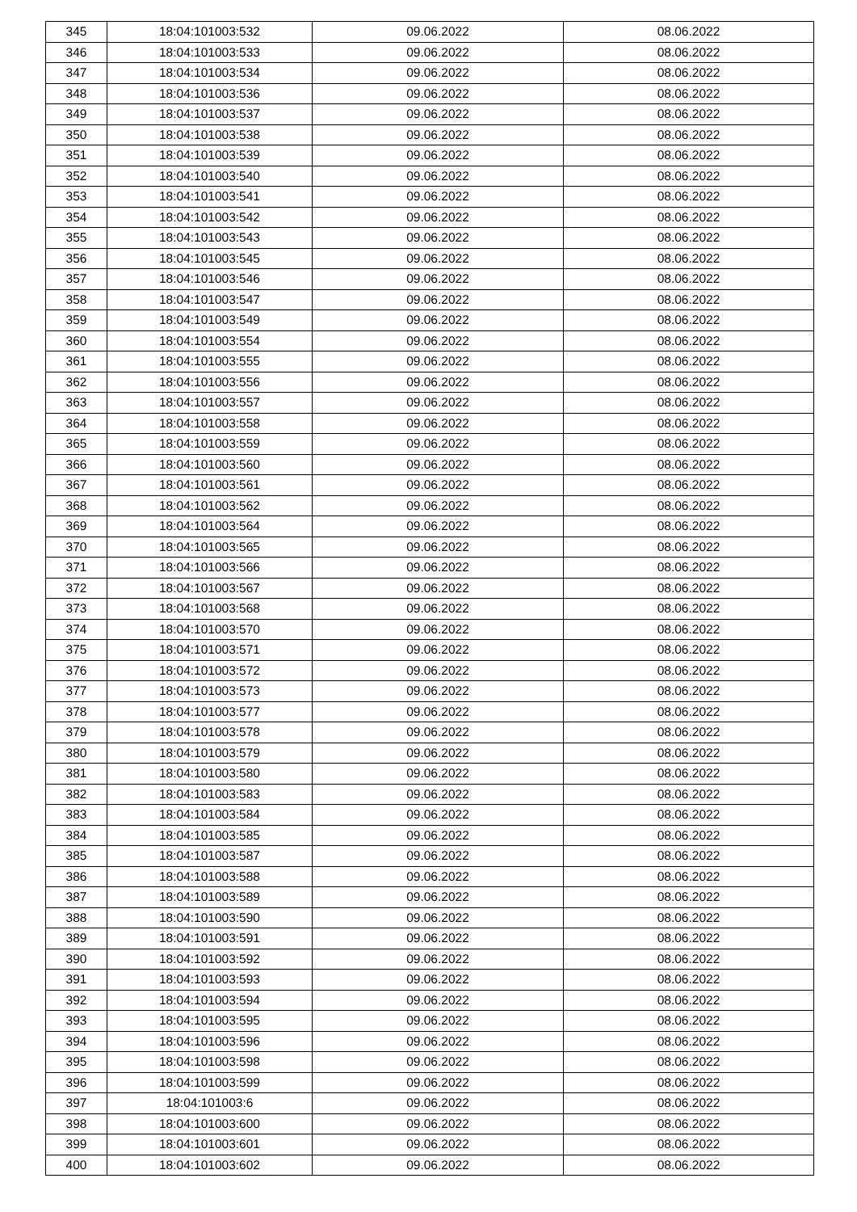| 345 | 18:04:101003:532 | 09.06.2022 | 08.06.2022 |
| 346 | 18:04:101003:533 | 09.06.2022 | 08.06.2022 |
| 347 | 18:04:101003:534 | 09.06.2022 | 08.06.2022 |
| 348 | 18:04:101003:536 | 09.06.2022 | 08.06.2022 |
| 349 | 18:04:101003:537 | 09.06.2022 | 08.06.2022 |
| 350 | 18:04:101003:538 | 09.06.2022 | 08.06.2022 |
| 351 | 18:04:101003:539 | 09.06.2022 | 08.06.2022 |
| 352 | 18:04:101003:540 | 09.06.2022 | 08.06.2022 |
| 353 | 18:04:101003:541 | 09.06.2022 | 08.06.2022 |
| 354 | 18:04:101003:542 | 09.06.2022 | 08.06.2022 |
| 355 | 18:04:101003:543 | 09.06.2022 | 08.06.2022 |
| 356 | 18:04:101003:545 | 09.06.2022 | 08.06.2022 |
| 357 | 18:04:101003:546 | 09.06.2022 | 08.06.2022 |
| 358 | 18:04:101003:547 | 09.06.2022 | 08.06.2022 |
| 359 | 18:04:101003:549 | 09.06.2022 | 08.06.2022 |
| 360 | 18:04:101003:554 | 09.06.2022 | 08.06.2022 |
| 361 | 18:04:101003:555 | 09.06.2022 | 08.06.2022 |
| 362 | 18:04:101003:556 | 09.06.2022 | 08.06.2022 |
| 363 | 18:04:101003:557 | 09.06.2022 | 08.06.2022 |
| 364 | 18:04:101003:558 | 09.06.2022 | 08.06.2022 |
| 365 | 18:04:101003:559 | 09.06.2022 | 08.06.2022 |
| 366 | 18:04:101003:560 | 09.06.2022 | 08.06.2022 |
| 367 | 18:04:101003:561 | 09.06.2022 | 08.06.2022 |
| 368 | 18:04:101003:562 | 09.06.2022 | 08.06.2022 |
| 369 | 18:04:101003:564 | 09.06.2022 | 08.06.2022 |
| 370 | 18:04:101003:565 | 09.06.2022 | 08.06.2022 |
| 371 | 18:04:101003:566 | 09.06.2022 | 08.06.2022 |
| 372 | 18:04:101003:567 | 09.06.2022 | 08.06.2022 |
| 373 | 18:04:101003:568 | 09.06.2022 | 08.06.2022 |
| 374 | 18:04:101003:570 | 09.06.2022 | 08.06.2022 |
| 375 | 18:04:101003:571 | 09.06.2022 | 08.06.2022 |
| 376 | 18:04:101003:572 | 09.06.2022 | 08.06.2022 |
| 377 | 18:04:101003:573 | 09.06.2022 | 08.06.2022 |
| 378 | 18:04:101003:577 | 09.06.2022 | 08.06.2022 |
| 379 | 18:04:101003:578 | 09.06.2022 | 08.06.2022 |
| 380 | 18:04:101003:579 | 09.06.2022 | 08.06.2022 |
| 381 | 18:04:101003:580 | 09.06.2022 | 08.06.2022 |
| 382 | 18:04:101003:583 | 09.06.2022 | 08.06.2022 |
| 383 | 18:04:101003:584 | 09.06.2022 | 08.06.2022 |
| 384 | 18:04:101003:585 | 09.06.2022 | 08.06.2022 |
| 385 | 18:04:101003:587 | 09.06.2022 | 08.06.2022 |
| 386 | 18:04:101003:588 | 09.06.2022 | 08.06.2022 |
| 387 | 18:04:101003:589 | 09.06.2022 | 08.06.2022 |
| 388 | 18:04:101003:590 | 09.06.2022 | 08.06.2022 |
| 389 | 18:04:101003:591 | 09.06.2022 | 08.06.2022 |
| 390 | 18:04:101003:592 | 09.06.2022 | 08.06.2022 |
| 391 | 18:04:101003:593 | 09.06.2022 | 08.06.2022 |
| 392 | 18:04:101003:594 | 09.06.2022 | 08.06.2022 |
| 393 | 18:04:101003:595 | 09.06.2022 | 08.06.2022 |
| 394 | 18:04:101003:596 | 09.06.2022 | 08.06.2022 |
| 395 | 18:04:101003:598 | 09.06.2022 | 08.06.2022 |
| 396 | 18:04:101003:599 | 09.06.2022 | 08.06.2022 |
| 397 | 18:04:101003:6 | 09.06.2022 | 08.06.2022 |
| 398 | 18:04:101003:600 | 09.06.2022 | 08.06.2022 |
| 399 | 18:04:101003:601 | 09.06.2022 | 08.06.2022 |
| 400 | 18:04:101003:602 | 09.06.2022 | 08.06.2022 |